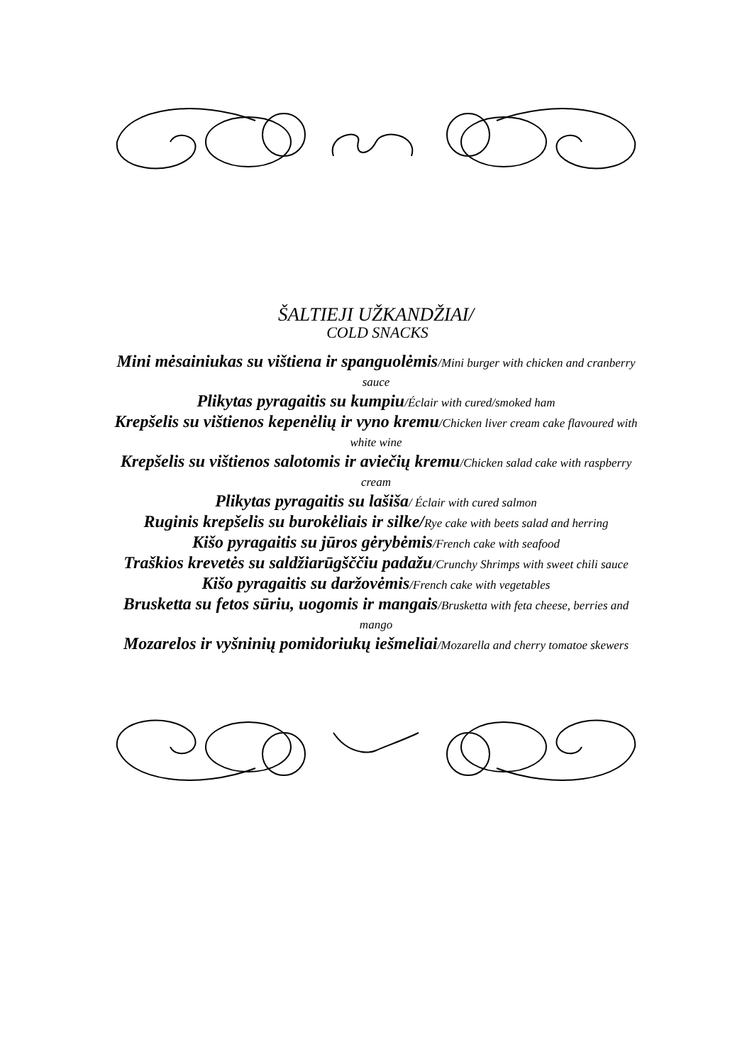ŠALTIEJI UŽKANDŽIAI/
COLD SNACKS
Mini mėsainiukas su vištiena ir spanguolėmis/Mini burger with chicken and cranberry sauce
Plikytas pyragaitis su kumpiu/Éclair with cured/smoked ham
Krepšelis su vištienos kepenėlių ir vyno kremu/Chicken liver cream cake flavoured with white wine
Krepšelis su vištienos salotomis ir aviečių kremu/Chicken salad cake with raspberry cream
Plikytas pyragaitis su lašiša/ Éclair with cured salmon
Ruginis krepšelis su burokėliais ir silke/Rye cake with beets salad and herring
Kišo pyragaitis su jūros gėrybėmis/French cake with seafood
Traškios krevetės su saldžiarūgšččiu padažu/Crunchy Shrimps with sweet chili sauce
Kišo pyragaitis su daržovėmis/French cake with vegetables
Brusketta su fetos sūriu, uogomis ir mangais/Brusketta with feta cheese, berries and mango
Mozarelos ir vyšninių pomidoriukų iešmeliai/Mozarella and cherry tomatoe skewers